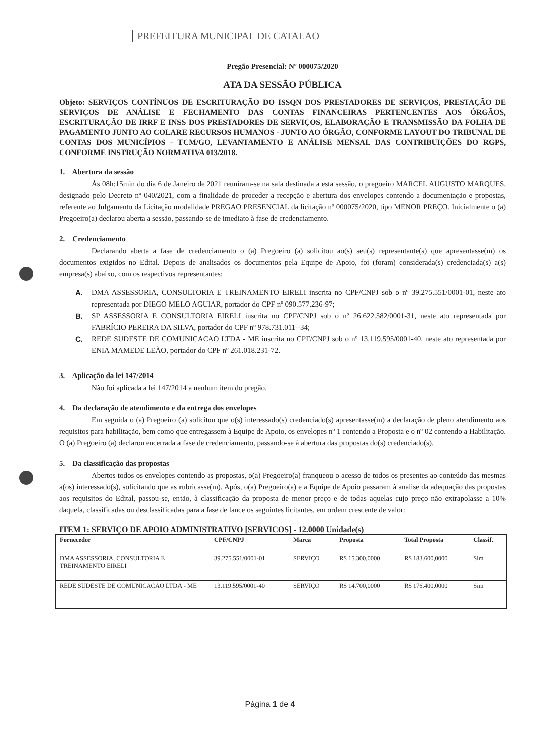PREFEITURA MUNICIPAL DE CATALAO
Pregão Presencial: Nº 000075/2020
ATA DA SESSÃO PÚBLICA
Objeto: SERVIÇOS CONTÍNUOS DE ESCRITURAÇÃO DO ISSQN DOS PRESTADORES DE SERVIÇOS, PRESTAÇÃO DE SERVIÇOS DE ANÁLISE E FECHAMENTO DAS CONTAS FINANCEIRAS PERTENCENTES AOS ÓRGÃOS, ESCRITURAÇÃO DE IRRF E INSS DOS PRESTADORES DE SERVIÇOS, ELABORAÇÃO E TRANSMISSÃO DA FOLHA DE PAGAMENTO JUNTO AO COLARE RECURSOS HUMANOS - JUNTO AO ÓRGÃO, CONFORME LAYOUT DO TRIBUNAL DE CONTAS DOS MUNICÍPIOS - TCM/GO, LEVANTAMENTO E ANÁLISE MENSAL DAS CONTRIBUIÇÕES DO RGPS, CONFORME INSTRUÇÃO NORMATIVA 013/2018.
1. Abertura da sessão
Às 08h:15min do dia 6 de Janeiro de 2021 reuniram-se na sala destinada a esta sessão, o pregoeiro MARCEL AUGUSTO MARQUES, designado pelo Decreto nº 040/2021, com a finalidade de proceder a recepção e abertura dos envelopes contendo a documentação e propostas, referente ao Julgamento da Licitação modalidade PREGAO PRESENCIAL da licitação nº 000075/2020, tipo MENOR PREÇO. Inicialmente o (a) Pregoeiro(a) declarou aberta a sessão, passando-se de imediato à fase de credenciamento.
2. Credenciamento
Declarando aberta a fase de credenciamento o (a) Pregoeiro (a) solicitou ao(s) seu(s) representante(s) que apresentasse(m) os documentos exigidos no Edital. Depois de analisados os documentos pela Equipe de Apoio, foi (foram) considerada(s) credenciada(s) a(s) empresa(s) abaixo, com os respectivos representantes:
A.
DMA ASSESSORIA, CONSULTORIA E TREINAMENTO EIRELI inscrita no CPF/CNPJ sob o nº 39.275.551/0001-01, neste ato representada por DIEGO MELO AGUIAR, portador do CPF nº 090.577.236-97;
B.
SP ASSESSORIA E CONSULTORIA EIRELI inscrita no CPF/CNPJ sob o nº 26.622.582/0001-31, neste ato representada por FABRÍCIO PEREIRA DA SILVA, portador do CPF nº 978.731.011--34;
C.
REDE SUDESTE DE COMUNICACAO LTDA - ME inscrita no CPF/CNPJ sob o nº 13.119.595/0001-40, neste ato representada por ENIA MAMEDE LEÃO, portador do CPF nº 261.018.231-72.
3. Aplicação da lei 147/2014
Não foi aplicada a lei 147/2014 a nenhum item do pregão.
4. Da declaração de atendimento e da entrega dos envelopes
Em seguida o (a) Pregoeiro (a) solicitou que o(s) interessado(s) credenciado(s) apresentasse(m) a declaração de pleno atendimento aos requisitos para habilitação, bem como que entregassem à Equipe de Apoio, os envelopes nº 1 contendo a Proposta e o nº 02 contendo a Habilitação. O (a) Pregoeiro (a) declarou encerrada a fase de credenciamento, passando-se à abertura das propostas do(s) credenciado(s).
5. Da classificação das propostas
Abertos todos os envelopes contendo as propostas, o(a) Pregoeiro(a) franqueou o acesso de todos os presentes ao conteúdo das mesmas a(os) interessado(s), solicitando que as rubricasse(m). Após, o(a) Pregoeiro(a) e a Equipe de Apoio passaram à analise da adequação das propostas aos requisitos do Edital, passou-se, então, à classificação da proposta de menor preço e de todas aquelas cujo preço não extrapolasse a 10% daquela, classificadas ou desclassificadas para a fase de lance os seguintes licitantes, em ordem crescente de valor:
ITEM 1: SERVIÇO DE APOIO ADMINISTRATIVO [SERVICOS] - 12.0000 Unidade(s)
| Fornecedor | CPF/CNPJ | Marca | Proposta | Total Proposta | Classif. |
| --- | --- | --- | --- | --- | --- |
| DMA ASSESSORIA, CONSULTORIA E TREINAMENTO EIRELI | 39.275.551/0001-01 | SERVIÇO | R$ 15.300,0000 | R$ 183.600,0000 | Sim |
| REDE SUDESTE DE COMUNICACAO LTDA - ME | 13.119.595/0001-40 | SERVIÇO | R$ 14.700,0000 | R$ 176.400,0000 | Sim |
Página 1 de 4